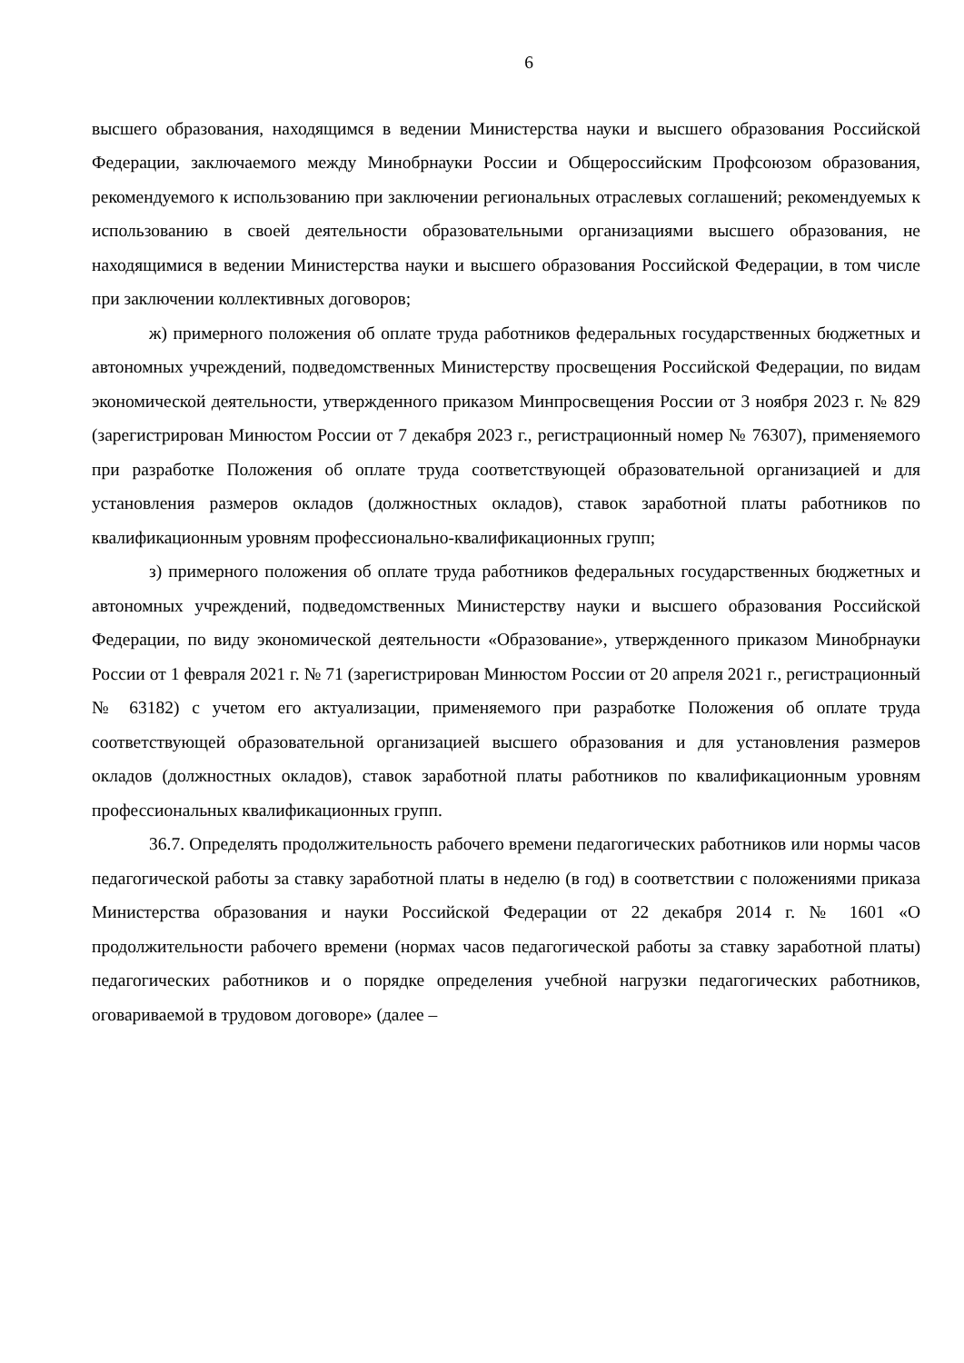6
высшего образования, находящимся в ведении Министерства науки и высшего образования Российской Федерации, заключаемого между Минобрнауки России и Общероссийским Профсоюзом образования, рекомендуемого к использованию при заключении региональных отраслевых соглашений; рекомендуемых к использованию в своей деятельности образовательными организациями высшего образования, не находящимися в ведении Министерства науки и высшего образования Российской Федерации, в том числе при заключении коллективных договоров;
ж) примерного положения об оплате труда работников федеральных государственных бюджетных и автономных учреждений, подведомственных Министерству просвещения Российской Федерации, по видам экономической деятельности, утвержденного приказом Минпросвещения России от 3 ноября 2023 г. № 829 (зарегистрирован Минюстом России от 7 декабря 2023 г., регистрационный номер № 76307), применяемого при разработке Положения об оплате труда соответствующей образовательной организацией и для установления размеров окладов (должностных окладов), ставок заработной платы работников по квалификационным уровням профессионально-квалификационных групп;
з) примерного положения об оплате труда работников федеральных государственных бюджетных и автономных учреждений, подведомственных Министерству науки и высшего образования Российской Федерации, по виду экономической деятельности «Образование», утвержденного приказом Минобрнауки России от 1 февраля 2021 г. № 71 (зарегистрирован Минюстом России от 20 апреля 2021 г., регистрационный № 63182) с учетом его актуализации, применяемого при разработке Положения об оплате труда соответствующей образовательной организацией высшего образования и для установления размеров окладов (должностных окладов), ставок заработной платы работников по квалификационным уровням профессиональных квалификационных групп.
36.7. Определять продолжительность рабочего времени педагогических работников или нормы часов педагогической работы за ставку заработной платы в неделю (в год) в соответствии с положениями приказа Министерства образования и науки Российской Федерации от 22 декабря 2014 г. № 1601 «О продолжительности рабочего времени (нормах часов педагогической работы за ставку заработной платы) педагогических работников и о порядке определения учебной нагрузки педагогических работников, оговариваемой в трудовом договоре» (далее –